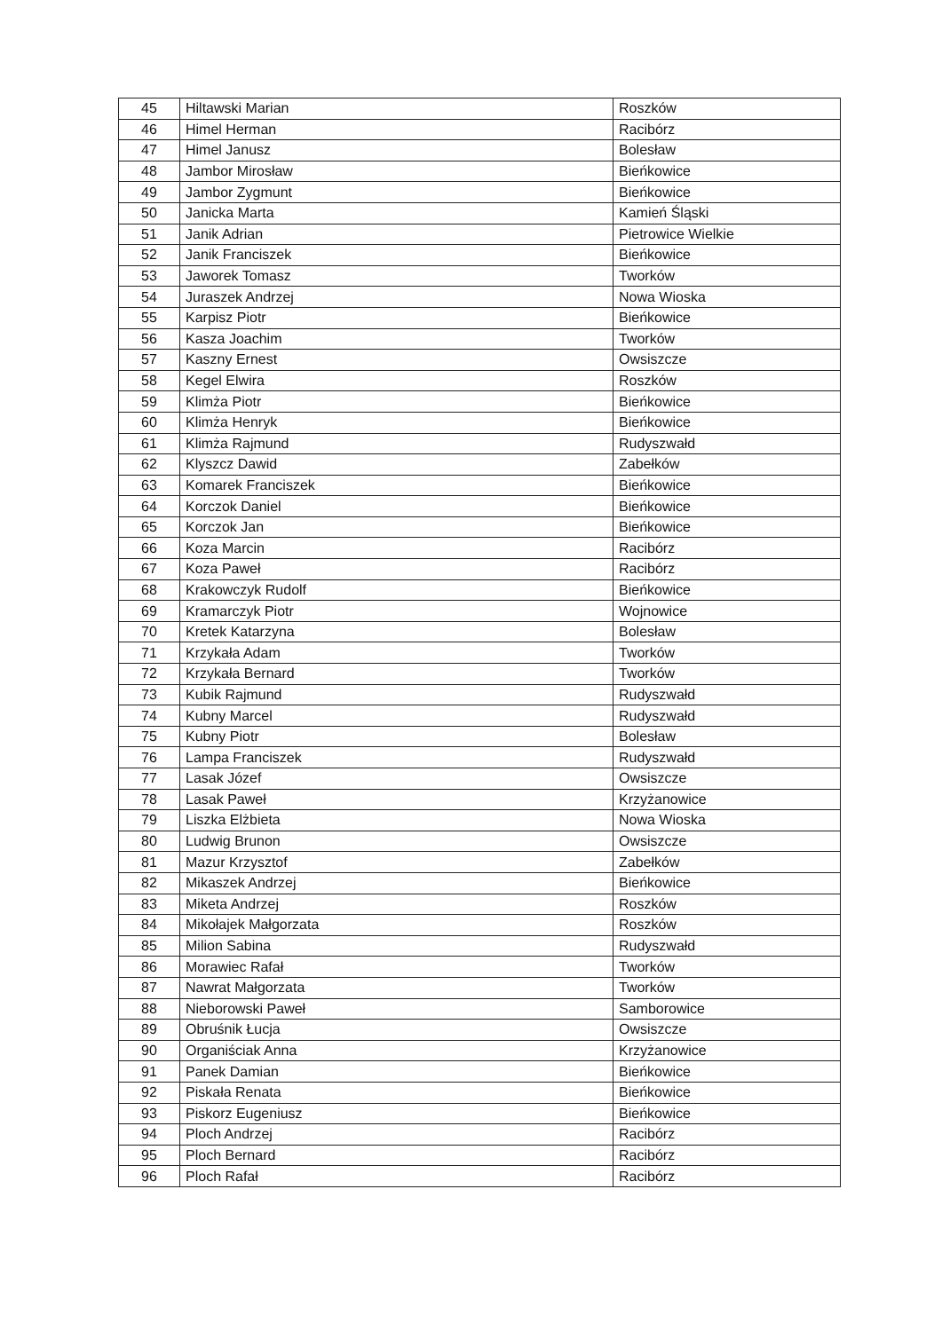| 45 | Hiltawski Marian | Roszków |
| 46 | Himel Herman | Racibórz |
| 47 | Himel Janusz | Bolesław |
| 48 | Jambor Mirosław | Bieńkowice |
| 49 | Jambor Zygmunt | Bieńkowice |
| 50 | Janicka Marta | Kamień Śląski |
| 51 | Janik Adrian | Pietrowice Wielkie |
| 52 | Janik Franciszek | Bieńkowice |
| 53 | Jaworek Tomasz | Tworków |
| 54 | Juraszek Andrzej | Nowa Wioska |
| 55 | Karpisz Piotr | Bieńkowice |
| 56 | Kasza Joachim | Tworków |
| 57 | Kaszny Ernest | Owsiszcze |
| 58 | Kegel Elwira | Roszków |
| 59 | Klimża Piotr | Bieńkowice |
| 60 | Klimża Henryk | Bieńkowice |
| 61 | Klimża Rajmund | Rudyszwałd |
| 62 | Klyszcz Dawid | Zabełków |
| 63 | Komarek Franciszek | Bieńkowice |
| 64 | Korczok Daniel | Bieńkowice |
| 65 | Korczok Jan | Bieńkowice |
| 66 | Koza Marcin | Racibórz |
| 67 | Koza Paweł | Racibórz |
| 68 | Krakowczyk Rudolf | Bieńkowice |
| 69 | Kramarczyk Piotr | Wojnowice |
| 70 | Kretek Katarzyna | Bolesław |
| 71 | Krzykała Adam | Tworków |
| 72 | Krzykała Bernard | Tworków |
| 73 | Kubik Rajmund | Rudyszwałd |
| 74 | Kubny Marcel | Rudyszwałd |
| 75 | Kubny Piotr | Bolesław |
| 76 | Lampa Franciszek | Rudyszwałd |
| 77 | Lasak Józef | Owsiszcze |
| 78 | Lasak Paweł | Krzyżanowice |
| 79 | Liszka Elżbieta | Nowa Wioska |
| 80 | Ludwig Brunon | Owsiszcze |
| 81 | Mazur Krzysztof | Zabełków |
| 82 | Mikaszek Andrzej | Bieńkowice |
| 83 | Miketa Andrzej | Roszków |
| 84 | Mikołajek Małgorzata | Roszków |
| 85 | Milion Sabina | Rudyszwałd |
| 86 | Morawiec Rafał | Tworków |
| 87 | Nawrat Małgorzata | Tworków |
| 88 | Nieborowski Paweł | Samborowice |
| 89 | Obruśnik Łucja | Owsiszcze |
| 90 | Organiściak Anna | Krzyżanowice |
| 91 | Panek Damian | Bieńkowice |
| 92 | Piskała Renata | Bieńkowice |
| 93 | Piskorz Eugeniusz | Bieńkowice |
| 94 | Ploch Andrzej | Racibórz |
| 95 | Ploch Bernard | Racibórz |
| 96 | Ploch Rafał | Racibórz |